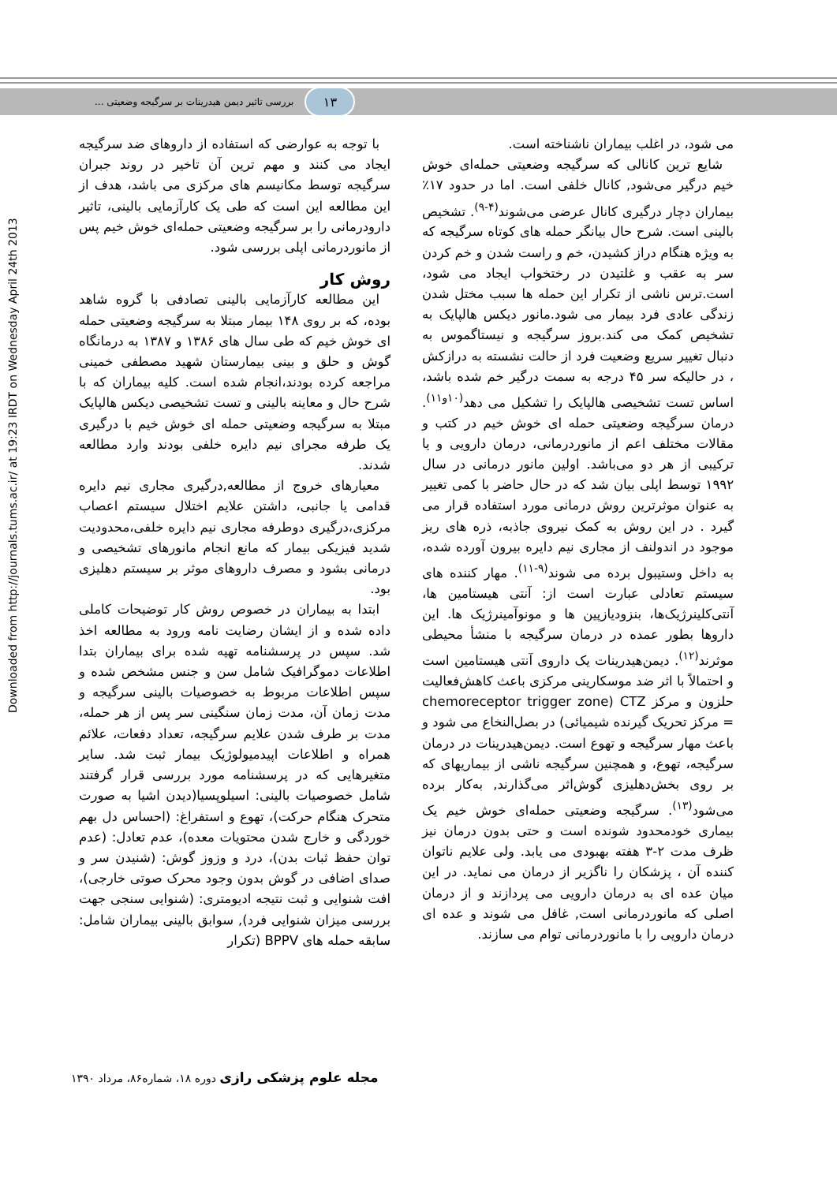۱۳
بررسی تاثیر دیمن هیدرینات بر سرگیجه وضعیتی ...
Downloaded from http://journals.tums.ac.ir/ at 19:23 IRDT on Wednesday April 24th 2013
می شود، در اغلب بیماران ناشناخته است.
شایع ترین کانالی که سرگیجه وضعیتی حمله‌ای خوش خیم درگیر می‌شود, کانال خلفی است. اما در حدود ۱۷٪ بیماران دچار درگیری کانال عرضی می‌شوند<sup>(۴-۹)</sup>. تشخیص بالینی است. شرح حال بیانگر حمله های کوتاه سرگیجه که به ویژه هنگام دراز کشیدن، خم و راست شدن و خم کردن سر به عقب و غلتیدن در رختخواب ایجاد می شود، است.ترس ناشی از تکرار این حمله ها سبب مختل شدن زندگی عادی فرد بیمار می شود.مانور دیکس هالپایک به تشخیص کمک می کند.بروز سرگیجه و نیستاگموس به دنبال تغییر سریع وضعیت فرد از حالت نشسته به درازکش ، در حالیکه سر ۴۵ درجه به سمت درگیر خم شده باشد، اساس تست تشخیصی هالپایک را تشکیل می دهد<sup>(۱۰و۱۱)</sup>. درمان سرگیجه وضعیتی حمله ای خوش خیم در کتب و مقالات مختلف اعم از مانوردرمانی، درمان دارویی و یا ترکیبی از هر دو می‌باشد. اولین مانور درمانی در سال ۱۹۹۲ توسط اپلی بیان شد که در حال حاضر با کمی تغییر به عنوان موثرترین روش درمانی مورد استفاده قرار می گیرد . در این روش به کمک نیروی جاذبه، ذره های ریز موجود در اندولنف از مجاری نیم دایره بیرون آورده شده، به داخل وستیبول برده می شوند<sup>(۹-۱۱)</sup>. مهار کننده های سیستم تعادلی عبارت است از: آنتی هیستامین ها، آنتی‌کلینرژیک‌ها، بنزودیازپین ها و مونوآمینرژیک ها. این داروها بطور عمده در درمان سرگیجه با منشأ محیطی موثرند<sup>(۱۲)</sup>. دیمن‌هیدرینات یک داروی آنتی هیستامین است و احتمالاً با اثر ضد موسکارینی مرکزی باعث کاهش‌فعالیت حلزون و مرکز CTZ (chemoreceptor trigger zone = مرکز تحریک گیرنده شیمیائی) در بصل‌النخاع می شود و باعث مهار سرگیجه و تهوع است. دیمن‌هیدرینات در درمان سرگیجه، تهوع، و همچنین سرگیجه ناشی از بیماریهای که بر روی بخش‌دهلیزی گوش‌اثر می‌گذارند, به‌کار برده می‌شود<sup>(۱۳)</sup>. سرگیجه وضعیتی حمله‌ای خوش خیم یک بیماری خودمحدود شونده است و حتی بدون درمان نیز ظرف مدت ۲-۳ هفته بهبودی می یابد. ولی علایم ناتوان کننده آن ، پزشکان را ناگزیر از درمان می نماید. در این میان عده ای به درمان دارویی می پردازند و از درمان اصلی که مانوردرمانی است, غافل می شوند و عده ای درمان دارویی را با مانوردرمانی توام می سازند.
با توجه به عوارضی که استفاده از داروهای ضد سرگیجه ایجاد می کنند و مهم ترین آن تاخیر در روند جبران سرگیجه توسط مکانیسم های مرکزی می باشد، هدف از این مطالعه این است که طی یک کارآزمایی بالینی، تاثیر دارودرمانی را بر سرگیجه وضعیتی حمله‌ای خوش خیم پس از مانوردرمانی اپلی بررسی شود.
روش کار
این مطالعه کارآزمایی بالینی تصادفی با گروه شاهد بوده، که بر روی ۱۴۸ بیمار مبتلا به سرگیجه وضعیتی حمله ای خوش خیم که طی سال های ۱۳۸۶ و ۱۳۸۷ به درمانگاه گوش و حلق و بینی بیمارستان شهید مصطفی خمینی مراجعه کرده بودند،انجام شده است. کلیه بیماران که با شرح حال و معاینه بالینی و تست تشخیصی دیکس هالپایک مبتلا به سرگیجه وضعیتی حمله ای خوش خیم با درگیری یک طرفه مجرای نیم دایره خلفی بودند وارد مطالعه شدند.
معیارهای خروج از مطالعه,درگیری مجاری نیم دایره قدامی یا جانبی، داشتن علایم اختلال سیستم اعصاب مرکزی،درگیری دوطرفه مجاری نیم دایره خلفی،محدودیت شدید فیزیکی بیمار که مانع انجام مانورهای تشخیصی و درمانی بشود و مصرف داروهای موثر بر سیستم دهلیزی بود.
ابتدا به بیماران در خصوص روش کار توضیحات کاملی داده شده و از ایشان رضایت نامه ورود به مطالعه اخذ شد. سپس در پرسشنامه تهیه شده برای بیماران بتدا اطلاعات دموگرافیک شامل سن و جنس مشخص شده و سپس اطلاعات مربوط به خصوصیات بالینی سرگیجه و مدت زمان آن، مدت زمان سنگینی سر پس از هر حمله، مدت بر طرف شدن علایم سرگیجه، تعداد دفعات، علائم همراه و اطلاعات اپیدمیولوژیک بیمار ثبت شد. سایر متغیرهایی که در پرسشنامه مورد بررسی قرار گرفتند شامل خصوصیات بالینی: اسیلوپسیا(دیدن اشیا به صورت متحرک هنگام حرکت)، تهوع و استفراغ: (احساس دل بهم خوردگی و خارج شدن محتویات معده)، عدم تعادل: (عدم توان حفظ ثبات بدن)، درد و وزوز گوش: (شنیدن سر و صدای اضافی در گوش بدون وجود محرک صوتی خارجی)، افت شنوایی و ثبت نتیجه ادیومتری: (شنوایی سنجی جهت بررسی میزان شنوایی فرد), سوابق بالینی بیماران شامل: سابقه حمله های BPPV (تکرار
مجله علوم پزشکی رازی دوره ۱۸، شماره۸۶، مرداد ۱۳۹۰